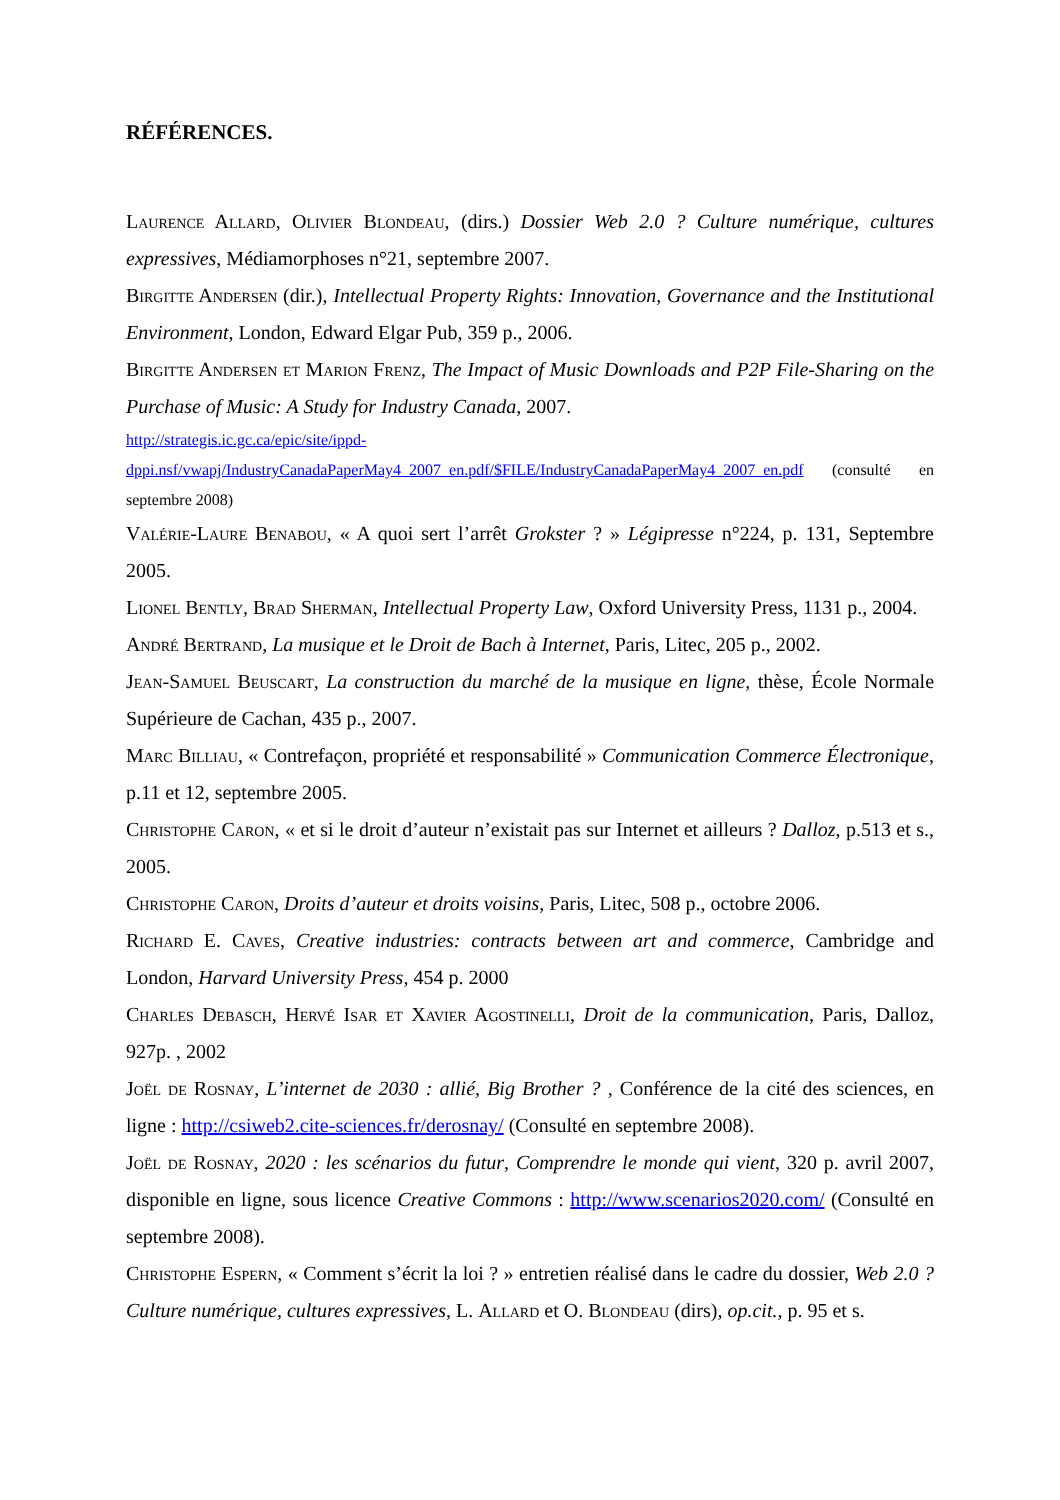RÉFÉRENCES.
Laurence Allard, Olivier Blondeau, (dirs.) Dossier Web 2.0 ? Culture numérique, cultures expressives, Médiamorphoses n°21, septembre 2007.
Birgitte Andersen (dir.), Intellectual Property Rights: Innovation, Governance and the Institutional Environment, London, Edward Elgar Pub, 359 p., 2006.
Birgitte Andersen et Marion Frenz, The Impact of Music Downloads and P2P File-Sharing on the Purchase of Music: A Study for Industry Canada, 2007.
http://strategis.ic.gc.ca/epic/site/ippd-dppi.nsf/vwapj/IndustryCanadaPaperMay4_2007_en.pdf/$FILE/IndustryCanadaPaperMay4_2007_en.pdf (consulté en septembre 2008)
Valérie-Laure Benabou, « A quoi sert l’arrêt Grokster ? » Légipresse n°224, p. 131, Septembre 2005.
Lionel Bently, Brad Sherman, Intellectual Property Law, Oxford University Press, 1131 p., 2004.
André Bertrand, La musique et le Droit de Bach à Internet, Paris, Litec, 205 p., 2002.
Jean-Samuel Beuscart, La construction du marché de la musique en ligne, thèse, École Normale Supérieure de Cachan, 435 p., 2007.
Marc Billiau, « Contrefaçon, propriété et responsabilité » Communication Commerce Électronique, p.11 et 12, septembre 2005.
Christophe Caron, « et si le droit d’auteur n’existait pas sur Internet et ailleurs ? Dalloz, p.513 et s., 2005.
Christophe Caron, Droits d’auteur et droits voisins, Paris, Litec, 508 p., octobre 2006.
Richard E. Caves, Creative industries: contracts between art and commerce, Cambridge and London, Harvard University Press, 454 p. 2000
Charles Debasch, Hervé Isar et Xavier Agostinelli, Droit de la communication, Paris, Dalloz, 927p. , 2002
Joël de Rosnay, L’internet de 2030 : allié, Big Brother ? , Conférence de la cité des sciences, en ligne : http://csiweb2.cite-sciences.fr/derosnay/ (Consulté en septembre 2008).
Joël de Rosnay, 2020 : les scénarios du futur, Comprendre le monde qui vient, 320 p. avril 2007, disponible en ligne, sous licence Creative Commons : http://www.scenarios2020.com/ (Consulté en septembre 2008).
Christophe Espern, « Comment s’écrit la loi ? » entretien réalisé dans le cadre du dossier, Web 2.0 ? Culture numérique, cultures expressives, L. Allard et O. Blondeau (dirs), op.cit., p. 95 et s.